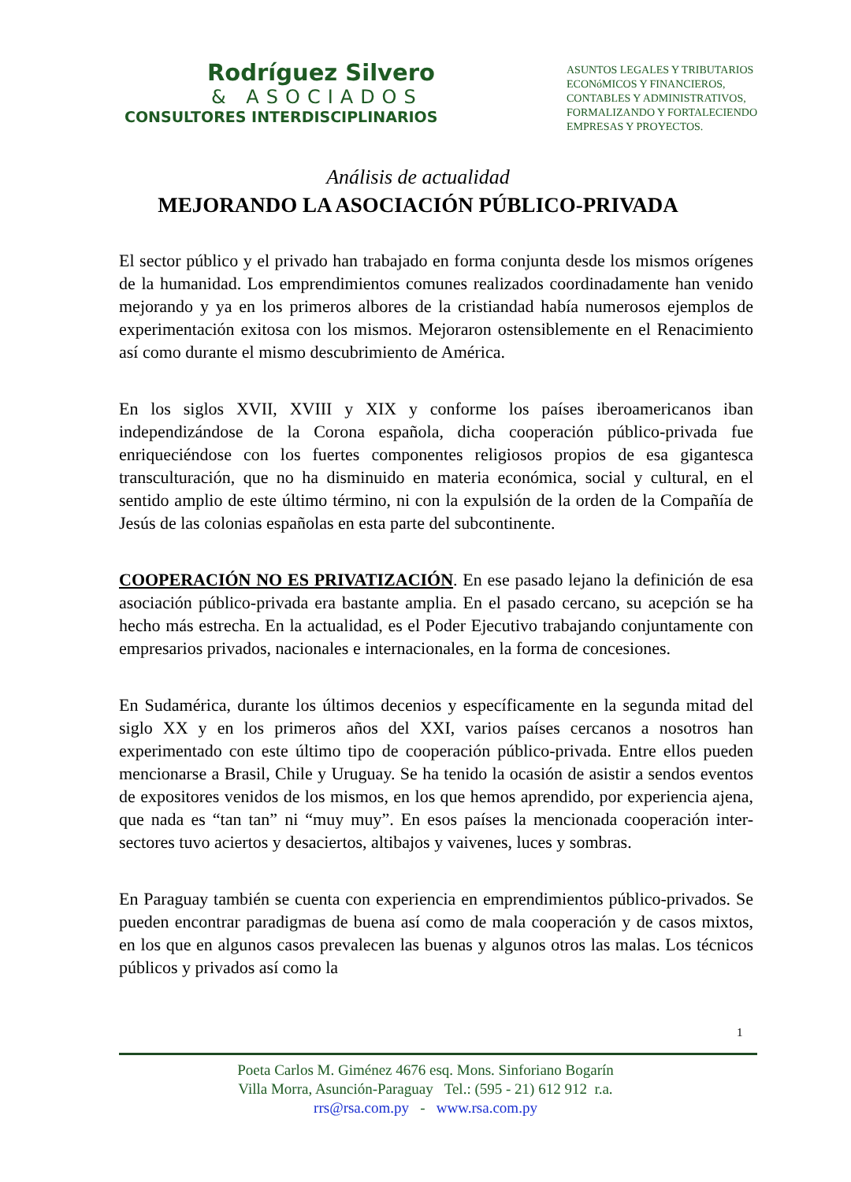Rodríguez Silvero
& ASOCIADOS
CONSULTORES INTERDISCIPLINARIOS
ASUNTOS LEGALES Y TRIBUTARIOS
ECONóMICOS Y FINANCIEROS,
CONTABLES Y ADMINISTRATIVOS,
FORMALIZANDO Y FORTALECIENDO
EMPRESAS Y PROYECTOS.
Análisis de actualidad
MEJORANDO LA ASOCIACIÓN PÚBLICO-PRIVADA
El sector público y el privado han trabajado en forma conjunta desde los mismos orígenes de la humanidad. Los emprendimientos comunes realizados coordinadamente han venido mejorando y ya en los primeros albores de la cristiandad había numerosos ejemplos de experimentación exitosa con los mismos. Mejoraron ostensiblemente en el Renacimiento así como durante el mismo descubrimiento de América.
En los siglos XVII, XVIII y XIX y conforme los países iberoamericanos iban independizándose de la Corona española, dicha cooperación público-privada fue enriqueciéndose con los fuertes componentes religiosos propios de esa gigantesca transculturación, que no ha disminuido en materia económica, social y cultural, en el sentido amplio de este último término, ni con la expulsión de la orden de la Compañía de Jesús de las colonias españolas en esta parte del subcontinente.
COOPERACIÓN NO ES PRIVATIZACIÓN. En ese pasado lejano la definición de esa asociación público-privada era bastante amplia. En el pasado cercano, su acepción se ha hecho más estrecha. En la actualidad, es el Poder Ejecutivo trabajando conjuntamente con empresarios privados, nacionales e internacionales, en la forma de concesiones.
En Sudamérica, durante los últimos decenios y específicamente en la segunda mitad del siglo XX y en los primeros años del XXI, varios países cercanos a nosotros han experimentado con este último tipo de cooperación público-privada. Entre ellos pueden mencionarse a Brasil, Chile y Uruguay. Se ha tenido la ocasión de asistir a sendos eventos de expositores venidos de los mismos, en los que hemos aprendido, por experiencia ajena, que nada es “tan tan” ni “muy muy”. En esos países la mencionada cooperación inter-sectores tuvo aciertos y desaciertos, altibajos y vaivenes, luces y sombras.
En Paraguay también se cuenta con experiencia en emprendimientos público-privados. Se pueden encontrar paradigmas de buena así como de mala cooperación y de casos mixtos, en los que en algunos casos prevalecen las buenas y algunos otros las malas. Los técnicos públicos y privados así como la
1
Poeta Carlos M. Giménez 4676 esq. Mons. Sinforiano Bogarín
Villa Morra, Asunción-Paraguay Tel.: (595 - 21) 612 912 r.a.
rrs@rsa.com.py - www.rsa.com.py